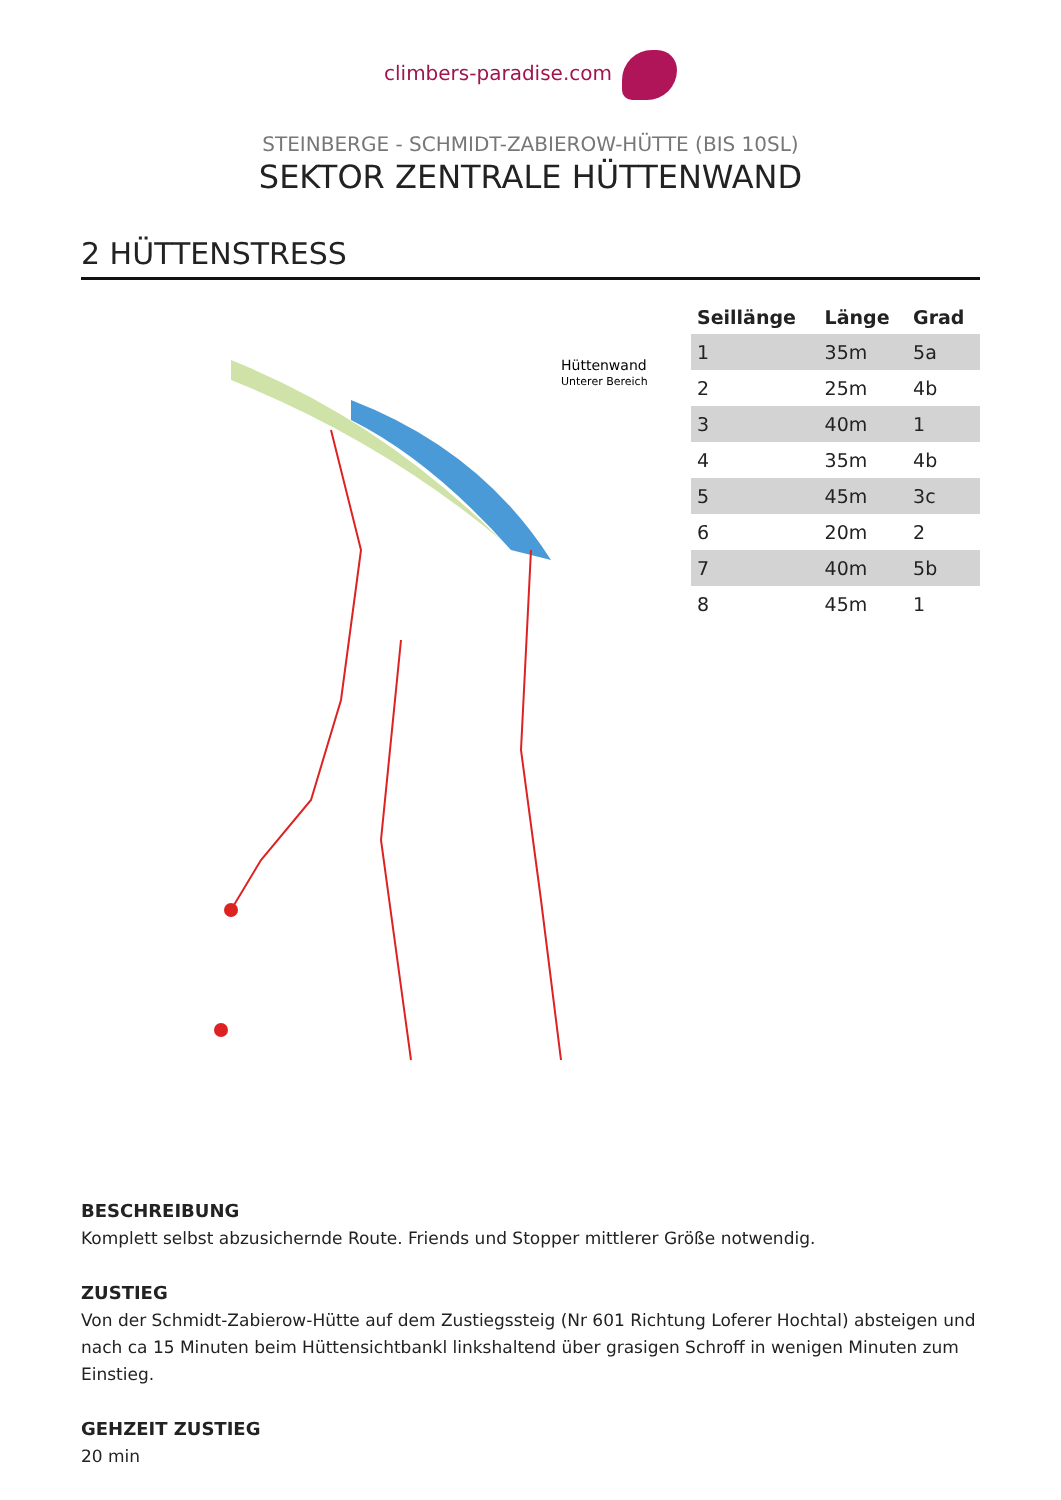climbers-paradise.com
STEINBERGE - SCHMIDT-ZABIEROW-HÜTTE (BIS 10SL)
SEKTOR ZENTRALE HÜTTENWAND
2 HÜTTENSTRESS
Hüttenwand
Unterer Bereich
| Seillänge | Länge | Grad |
| --- | --- | --- |
| 1 | 35m | 5a |
| 2 | 25m | 4b |
| 3 | 40m | 1 |
| 4 | 35m | 4b |
| 5 | 45m | 3c |
| 6 | 20m | 2 |
| 7 | 40m | 5b |
| 8 | 45m | 1 |
BESCHREIBUNG
Komplett selbst abzusichernde Route. Friends und Stopper mittlerer Größe notwendig.
ZUSTIEG
Von der Schmidt-Zabierow-Hütte auf dem Zustiegssteig (Nr 601 Richtung Loferer Hochtal) absteigen und nach ca 15 Minuten beim Hüttensichtbankl linkshaltend über grasigen Schroff in wenigen Minuten zum Einstieg.
GEHZEIT ZUSTIEG
20 min